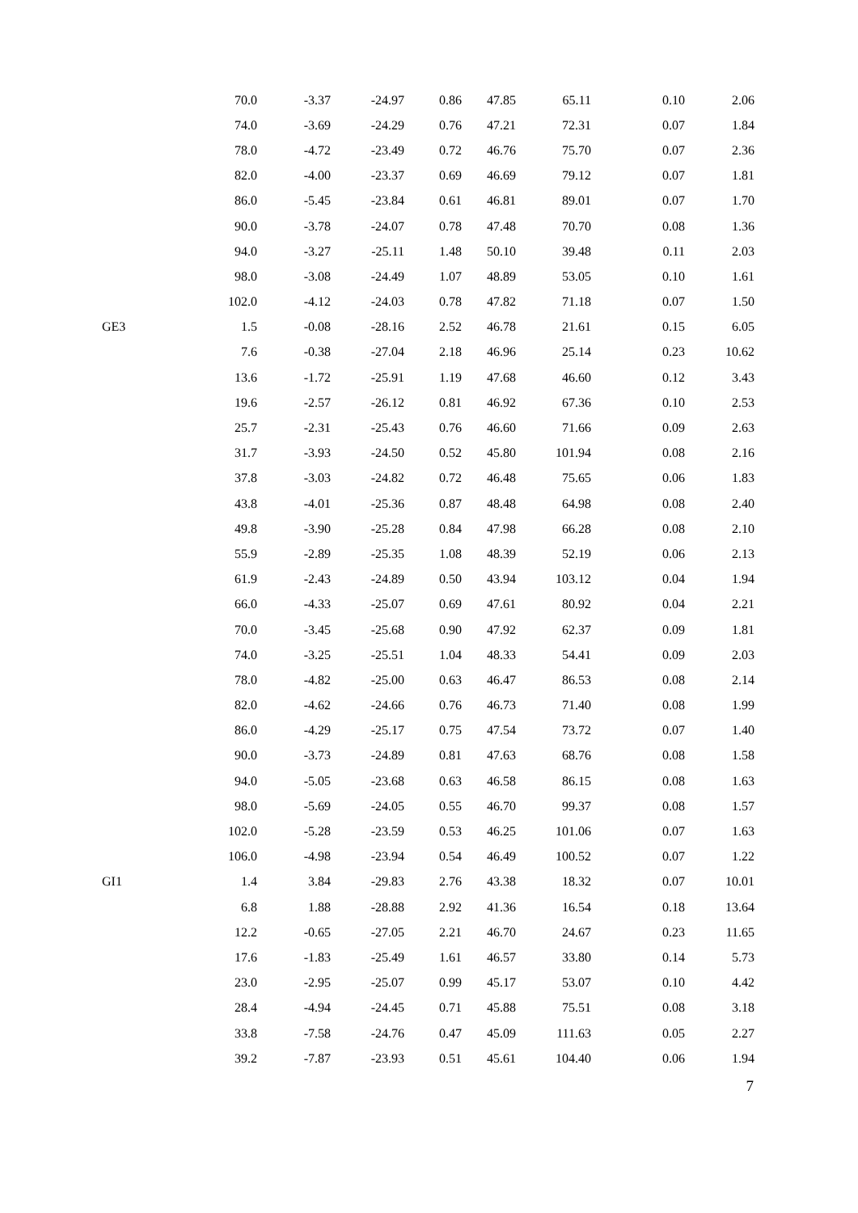| | 70.0 | -3.37 | -24.97 | 0.86 | 47.85 | 65.11 | 0.10 | 2.06 |
| | 74.0 | -3.69 | -24.29 | 0.76 | 47.21 | 72.31 | 0.07 | 1.84 |
| | 78.0 | -4.72 | -23.49 | 0.72 | 46.76 | 75.70 | 0.07 | 2.36 |
| | 82.0 | -4.00 | -23.37 | 0.69 | 46.69 | 79.12 | 0.07 | 1.81 |
| | 86.0 | -5.45 | -23.84 | 0.61 | 46.81 | 89.01 | 0.07 | 1.70 |
| | 90.0 | -3.78 | -24.07 | 0.78 | 47.48 | 70.70 | 0.08 | 1.36 |
| | 94.0 | -3.27 | -25.11 | 1.48 | 50.10 | 39.48 | 0.11 | 2.03 |
| | 98.0 | -3.08 | -24.49 | 1.07 | 48.89 | 53.05 | 0.10 | 1.61 |
| | 102.0 | -4.12 | -24.03 | 0.78 | 47.82 | 71.18 | 0.07 | 1.50 |
| GE3 | 1.5 | -0.08 | -28.16 | 2.52 | 46.78 | 21.61 | 0.15 | 6.05 |
| | 7.6 | -0.38 | -27.04 | 2.18 | 46.96 | 25.14 | 0.23 | 10.62 |
| | 13.6 | -1.72 | -25.91 | 1.19 | 47.68 | 46.60 | 0.12 | 3.43 |
| | 19.6 | -2.57 | -26.12 | 0.81 | 46.92 | 67.36 | 0.10 | 2.53 |
| | 25.7 | -2.31 | -25.43 | 0.76 | 46.60 | 71.66 | 0.09 | 2.63 |
| | 31.7 | -3.93 | -24.50 | 0.52 | 45.80 | 101.94 | 0.08 | 2.16 |
| | 37.8 | -3.03 | -24.82 | 0.72 | 46.48 | 75.65 | 0.06 | 1.83 |
| | 43.8 | -4.01 | -25.36 | 0.87 | 48.48 | 64.98 | 0.08 | 2.40 |
| | 49.8 | -3.90 | -25.28 | 0.84 | 47.98 | 66.28 | 0.08 | 2.10 |
| | 55.9 | -2.89 | -25.35 | 1.08 | 48.39 | 52.19 | 0.06 | 2.13 |
| | 61.9 | -2.43 | -24.89 | 0.50 | 43.94 | 103.12 | 0.04 | 1.94 |
| | 66.0 | -4.33 | -25.07 | 0.69 | 47.61 | 80.92 | 0.04 | 2.21 |
| | 70.0 | -3.45 | -25.68 | 0.90 | 47.92 | 62.37 | 0.09 | 1.81 |
| | 74.0 | -3.25 | -25.51 | 1.04 | 48.33 | 54.41 | 0.09 | 2.03 |
| | 78.0 | -4.82 | -25.00 | 0.63 | 46.47 | 86.53 | 0.08 | 2.14 |
| | 82.0 | -4.62 | -24.66 | 0.76 | 46.73 | 71.40 | 0.08 | 1.99 |
| | 86.0 | -4.29 | -25.17 | 0.75 | 47.54 | 73.72 | 0.07 | 1.40 |
| | 90.0 | -3.73 | -24.89 | 0.81 | 47.63 | 68.76 | 0.08 | 1.58 |
| | 94.0 | -5.05 | -23.68 | 0.63 | 46.58 | 86.15 | 0.08 | 1.63 |
| | 98.0 | -5.69 | -24.05 | 0.55 | 46.70 | 99.37 | 0.08 | 1.57 |
| | 102.0 | -5.28 | -23.59 | 0.53 | 46.25 | 101.06 | 0.07 | 1.63 |
| | 106.0 | -4.98 | -23.94 | 0.54 | 46.49 | 100.52 | 0.07 | 1.22 |
| GI1 | 1.4 | 3.84 | -29.83 | 2.76 | 43.38 | 18.32 | 0.07 | 10.01 |
| | 6.8 | 1.88 | -28.88 | 2.92 | 41.36 | 16.54 | 0.18 | 13.64 |
| | 12.2 | -0.65 | -27.05 | 2.21 | 46.70 | 24.67 | 0.23 | 11.65 |
| | 17.6 | -1.83 | -25.49 | 1.61 | 46.57 | 33.80 | 0.14 | 5.73 |
| | 23.0 | -2.95 | -25.07 | 0.99 | 45.17 | 53.07 | 0.10 | 4.42 |
| | 28.4 | -4.94 | -24.45 | 0.71 | 45.88 | 75.51 | 0.08 | 3.18 |
| | 33.8 | -7.58 | -24.76 | 0.47 | 45.09 | 111.63 | 0.05 | 2.27 |
| | 39.2 | -7.87 | -23.93 | 0.51 | 45.61 | 104.40 | 0.06 | 1.94 |
7